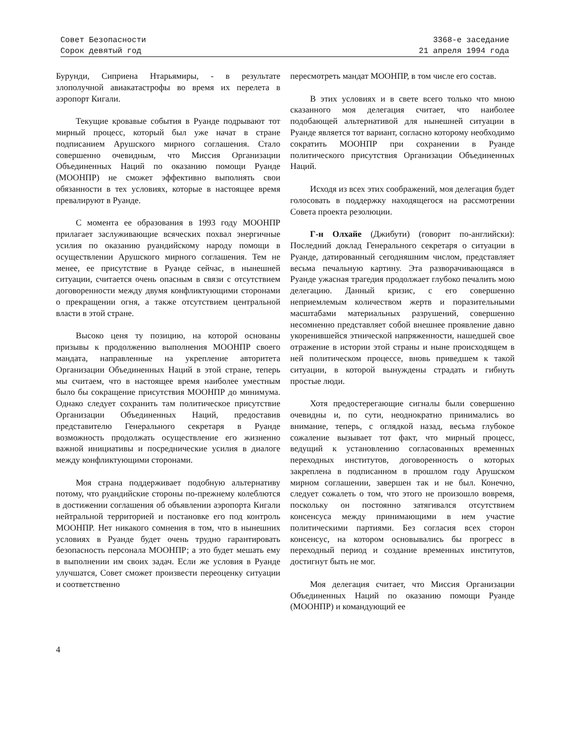Совет Безопасности
Сорок девятый год
3368-е заседание
21 апреля 1994 года
Бурунди, Сиприена Нтарьямиры, - в результате злополучной авиакатастрофы во время их перелета в аэропорт Кигали.
Текущие кровавые события в Руанде подрывают тот мирный процесс, который был уже начат в стране подписанием Арушского мирного соглашения. Стало совершенно очевидным, что Миссия Организации Объединенных Наций по оказанию помощи Руанде (МООНПР) не сможет эффективно выполнять свои обязанности в тех условиях, которые в настоящее время превалируют в Руанде.
С момента ее образования в 1993 году МООНПР прилагает заслуживающие всяческих похвал энергичные усилия по оказанию руандийскому народу помощи в осуществлении Арушского мирного соглашения. Тем не менее, ее присутствие в Руанде сейчас, в нынешней ситуации, считается очень опасным в связи с отсутствием договоренности между двумя конфликтующими сторонами о прекращении огня, а также отсутствием центральной власти в этой стране.
Высоко ценя ту позицию, на которой основаны призывы к продолжению выполнения МООНПР своего мандата, направленные на укрепление авторитета Организации Объединенных Наций в этой стране, теперь мы считаем, что в настоящее время наиболее уместным было бы сокращение присутствия МООНПР до минимума. Однако следует сохранить там политическое присутствие Организации Объединенных Наций, предоставив представителю Генерального секретаря в Руанде возможность продолжать осуществление его жизненно важной инициативы и посреднические усилия в диалоге между конфликтующими сторонами.
Моя страна поддерживает подобную альтернативу потому, что руандийские стороны по-прежнему колеблются в достижении соглашения об объявлении аэропорта Кигали нейтральной территорией и постановке его под контроль МООНПР. Нет никакого сомнения в том, что в нынешних условиях в Руанде будет очень трудно гарантировать безопасность персонала МООНПР; а это будет мешать ему в выполнении им своих задач. Если же условия в Руанде улучшатся, Совет сможет произвести переоценку ситуации и соответственно
пересмотреть мандат МООНПР, в том числе его состав.
В этих условиях и в свете всего только что мною сказанного моя делегация считает, что наиболее подобающей альтернативой для нынешней ситуации в Руанде является тот вариант, согласно которому необходимо сократить МООНПР при сохранении в Руанде политического присутствия Организации Объединенных Наций.
Исходя из всех этих соображений, моя делегация будет голосовать в поддержку находящегося на рассмотрении Совета проекта резолюции.
Г-н Олхайе (Джибути) (говорит по-английски): Последний доклад Генерального секретаря о ситуации в Руанде, датированный сегодняшним числом, представляет весьма печальную картину. Эта разворачивающаяся в Руанде ужасная трагедия продолжает глубоко печалить мою делегацию. Данный кризис, с его совершенно неприемлемым количеством жертв и поразительными масштабами материальных разрушений, совершенно несомненно представляет собой внешнее проявление давно укоренившейся этнической напряженности, нашедшей свое отражение в истории этой страны и ныне происходящем в ней политическом процессе, вновь приведшем к такой ситуации, в которой вынуждены страдать и гибнуть простые люди.
Хотя предостерегающие сигналы были совершенно очевидны и, по сути, неоднократно принимались во внимание, теперь, с оглядкой назад, весьма глубокое сожаление вызывает тот факт, что мирный процесс, ведущий к установлению согласованных временных переходных институтов, договоренность о которых закреплена в подписанном в прошлом году Арушском мирном соглашении, завершен так и не был. Конечно, следует сожалеть о том, что этого не произошло вовремя, поскольку он постоянно затягивался отсутствием консенсуса между принимающими в нем участие политическими партиями. Без согласия всех сторон консенсус, на котором основывались бы прогресс в переходный период и создание временных институтов, достигнут быть не мог.
Моя делегация считает, что Миссия Организации Объединенных Наций по оказанию помощи Руанде (МООНПР) и командующий ее
4